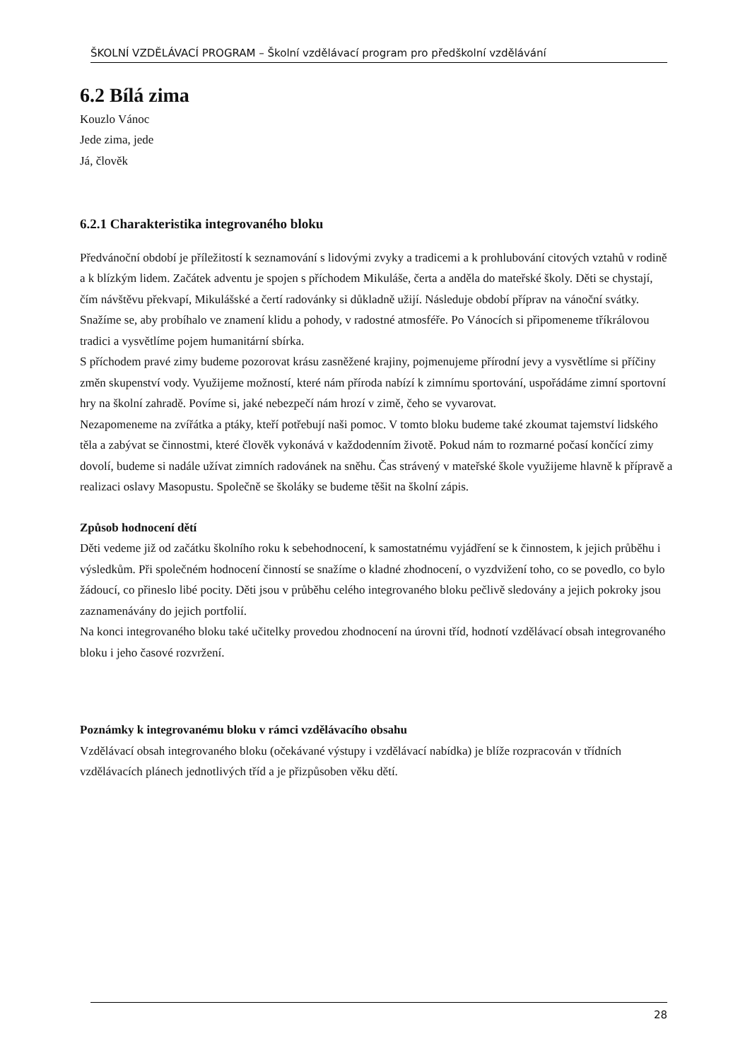ŠKOLNÍ VZDĚLÁVACÍ PROGRAM – Školní vzdělávací program pro předškolní vzdělávání
6.2 Bílá zima
Kouzlo Vánoc
Jede zima, jede
Já, člověk
6.2.1 Charakteristika integrovaného bloku
Předvánoční období je příležitostí k seznamování s lidovými zvyky a tradicemi a k prohlubování citových vztahů v rodině a k blízkým lidem. Začátek adventu je spojen s příchodem Mikuláše, čerta a anděla do mateřské školy. Děti se chystají, čím návštěvu překvapí, Mikulášské a čertí radovánky si důkladně užijí. Následuje období příprav na vánoční svátky. Snažíme se, aby probíhalo ve znamení klidu a pohody, v radostné atmosféře. Po Vánocích si připomeneme tříkrálovou tradici a vysvětlíme pojem humanitární sbírka.
S příchodem pravé zimy budeme pozorovat krásu zasněžené krajiny, pojmenujeme přírodní jevy a vysvětlíme si příčiny změn skupenství vody. Využijeme možností, které nám příroda nabízí k zimnímu sportování, uspořádáme zimní sportovní hry na školní zahradě. Povíme si, jaké nebezpečí nám hrozí v zimě, čeho se vyvarovat.
Nezapomeneme na zvířátka a ptáky, kteří potřebují naši pomoc. V tomto bloku budeme také zkoumat tajemství lidského těla a zabývat se činnostmi, které člověk vykonává v každodenním životě. Pokud nám to rozmarné počasí končící zimy dovolí, budeme si nadále užívat zimních radovánek na sněhu. Čas strávený v mateřské škole využijeme hlavně k přípravě a realizaci oslavy Masopustu. Společně se školáky se budeme těšit na školní zápis.
Způsob hodnocení dětí
Děti vedeme již od začátku školního roku k sebehodnocení, k samostatnému vyjádření se k činnostem, k jejich průběhu i výsledkům. Při společném hodnocení činností se snažíme o kladné zhodnocení, o vyzdvižení toho, co se povedlo, co bylo žádoucí, co přineslo libé pocity. Děti jsou v průběhu celého integrovaného bloku pečlivě sledovány a jejich pokroky jsou zaznamenávány do jejich portfolií.
Na konci integrovaného bloku také učitelky provedou zhodnocení na úrovni tříd, hodnotí vzdělávací obsah integrovaného bloku i jeho časové rozvržení.
Poznámky k integrovanému bloku v rámci vzdělávacího obsahu
Vzdělávací obsah integrovaného bloku (očekávané výstupy i vzdělávací nabídka) je blíže rozpracován v třídních vzdělávacích plánech jednotlivých tříd a je přizpůsoben věku dětí.
28